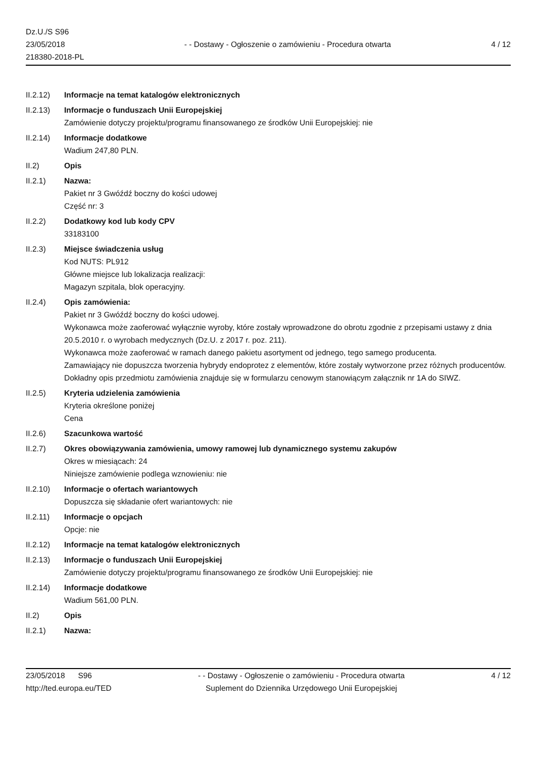Dz.U./S S96
23/05/2018
218380-2018-PL
- - Dostawy - Ogłoszenie o zamówieniu - Procedura otwarta
4 / 12
II.2.12) Informacje na temat katalogów elektronicznych
II.2.13) Informacje o funduszach Unii Europejskiej
Zamówienie dotyczy projektu/programu finansowanego ze środków Unii Europejskiej: nie
II.2.14) Informacje dodatkowe
Wadium 247,80 PLN.
II.2) Opis
II.2.1) Nazwa:
Pakiet nr 3 Gwóźdź boczny do kości udowej
Część nr: 3
II.2.2) Dodatkowy kod lub kody CPV
33183100
II.2.3) Miejsce świadczenia usług
Kod NUTS: PL912
Główne miejsce lub lokalizacja realizacji:
Magazyn szpitala, blok operacyjny.
II.2.4) Opis zamówienia:
Pakiet nr 3 Gwóźdź boczny do kości udowej.
Wykonawca może zaoferować wyłącznie wyroby, które zostały wprowadzone do obrotu zgodnie z przepisami ustawy z dnia 20.5.2010 r. o wyrobach medycznych (Dz.U. z 2017 r. poz. 211).
Wykonawca może zaoferować w ramach danego pakietu asortyment od jednego, tego samego producenta.
Zamawiający nie dopuszcza tworzenia hybrydy endoprotez z elementów, które zostały wytworzone przez różnych producentów.
Dokładny opis przedmiotu zamówienia znajduje się w formularzu cenowym stanowiącym załącznik nr 1A do SIWZ.
II.2.5) Kryteria udzielenia zamówienia
Kryteria określone poniżej
Cena
II.2.6) Szacunkowa wartość
II.2.7) Okres obowiązywania zamówienia, umowy ramowej lub dynamicznego systemu zakupów
Okres w miesiącach: 24
Niniejsze zamówienie podlega wznowieniu: nie
II.2.10) Informacje o ofertach wariantowych
Dopuszcza się składanie ofert wariantowych: nie
II.2.11) Informacje o opcjach
Opcje: nie
II.2.12) Informacje na temat katalogów elektronicznych
II.2.13) Informacje o funduszach Unii Europejskiej
Zamówienie dotyczy projektu/programu finansowanego ze środków Unii Europejskiej: nie
II.2.14) Informacje dodatkowe
Wadium 561,00 PLN.
II.2) Opis
II.2.1) Nazwa:
23/05/2018 S96
http://ted.europa.eu/TED
- - Dostawy - Ogłoszenie o zamówieniu - Procedura otwarta
Suplement do Dziennika Urzędowego Unii Europejskiej
4 / 12